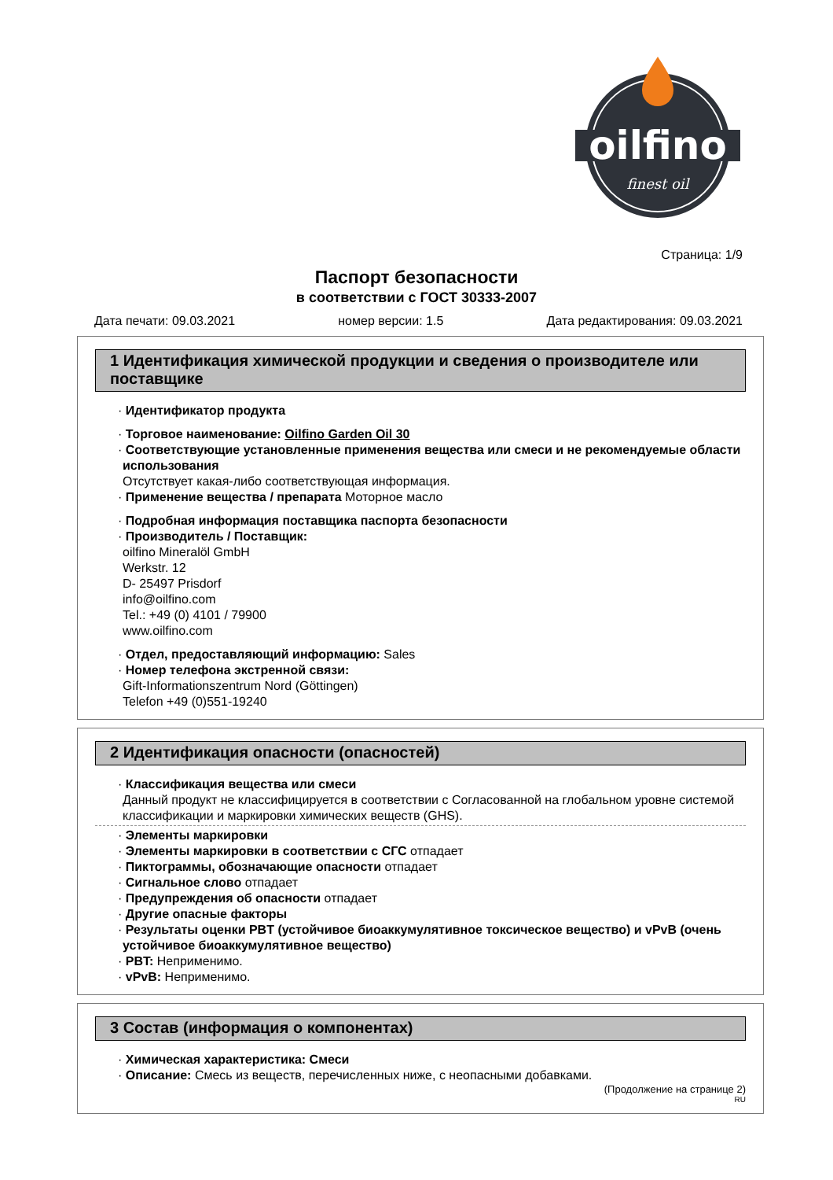oilfino
finest oil
Страница: 1/9
Паспорт безопасности
в соответствии с ГОСТ 30333-2007
Дата печати: 09.03.2021 номер версии: 1.5 Дата редактирования: 09.03.2021
1 Идентификация химической продукции и сведения о производителе или поставщике
· Идентификатор продукта
· Торговое наименование: Oilfino Garden Oil 30
· Соответствующие установленные применения вещества или смеси и не рекомендуемые области использования
Отсутствует какая-либо соответствующая информация.
· Применение вещества / препарата Моторное масло
· Подробная информация поставщика паспорта безопасности
· Производитель / Поставщик:
oilfino Mineralöl GmbH
Werkstr. 12
D- 25497 Prisdorf
info@oilfino.com
Tel.: +49 (0) 4101 / 79900
www.oilfino.com
· Отдел, предоставляющий информацию: Sales
· Номер телефона экстренной связи:
Gift-Informationszentrum Nord (Göttingen)
Telefon +49 (0)551-19240
2 Идентификация опасности (опасностей)
· Классификация вещества или смеси
Данный продукт не классифицируется в соответствии с Согласованной на глобальном уровне системой классификации и маркировки химических веществ (GHS).
· Элементы маркировки
· Элементы маркировки в соответствии с СГС отпадает
· Пиктограммы, обозначающие опасности отпадает
· Сигнальное слово отпадает
· Предупреждения об опасности отпадает
· Другие опасные факторы
· Результаты оценки PBT (устойчивое биоаккумулятивное токсическое вещество) и vPvB (очень устойчивое биоаккумулятивное вещество)
· PBT: Неприменимо.
· vPvB: Неприменимо.
3 Состав (информация о компонентах)
· Химическая характеристика: Смеси
· Описание: Смесь из веществ, перечисленных ниже, с неопасными добавками.
(Продолжение на странице 2)
RU